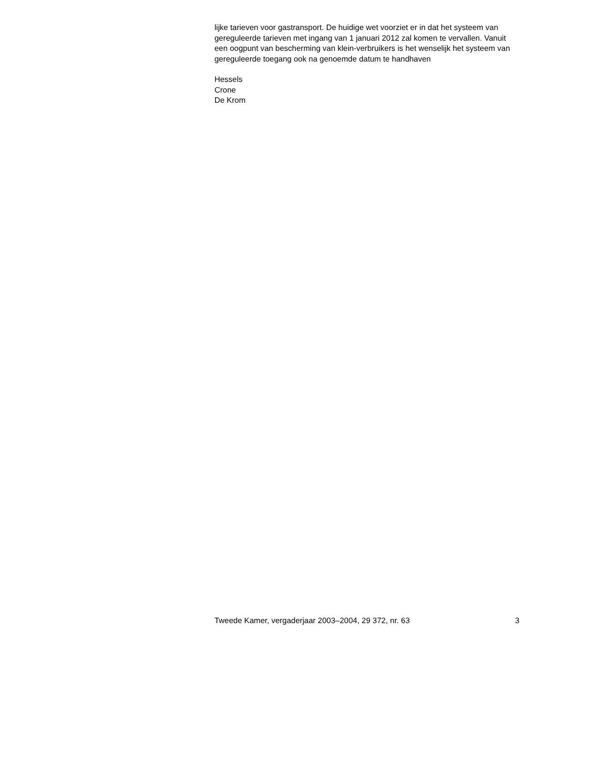lijke tarieven voor gastransport. De huidige wet voorziet er in dat het systeem van gereguleerde tarieven met ingang van 1 januari 2012 zal komen te vervallen. Vanuit een oogpunt van bescherming van klein-verbruikers is het wenselijk het systeem van gereguleerde toegang ook na genoemde datum te handhaven
Hessels
Crone
De Krom
Tweede Kamer, vergaderjaar 2003–2004, 29 372, nr. 63 3